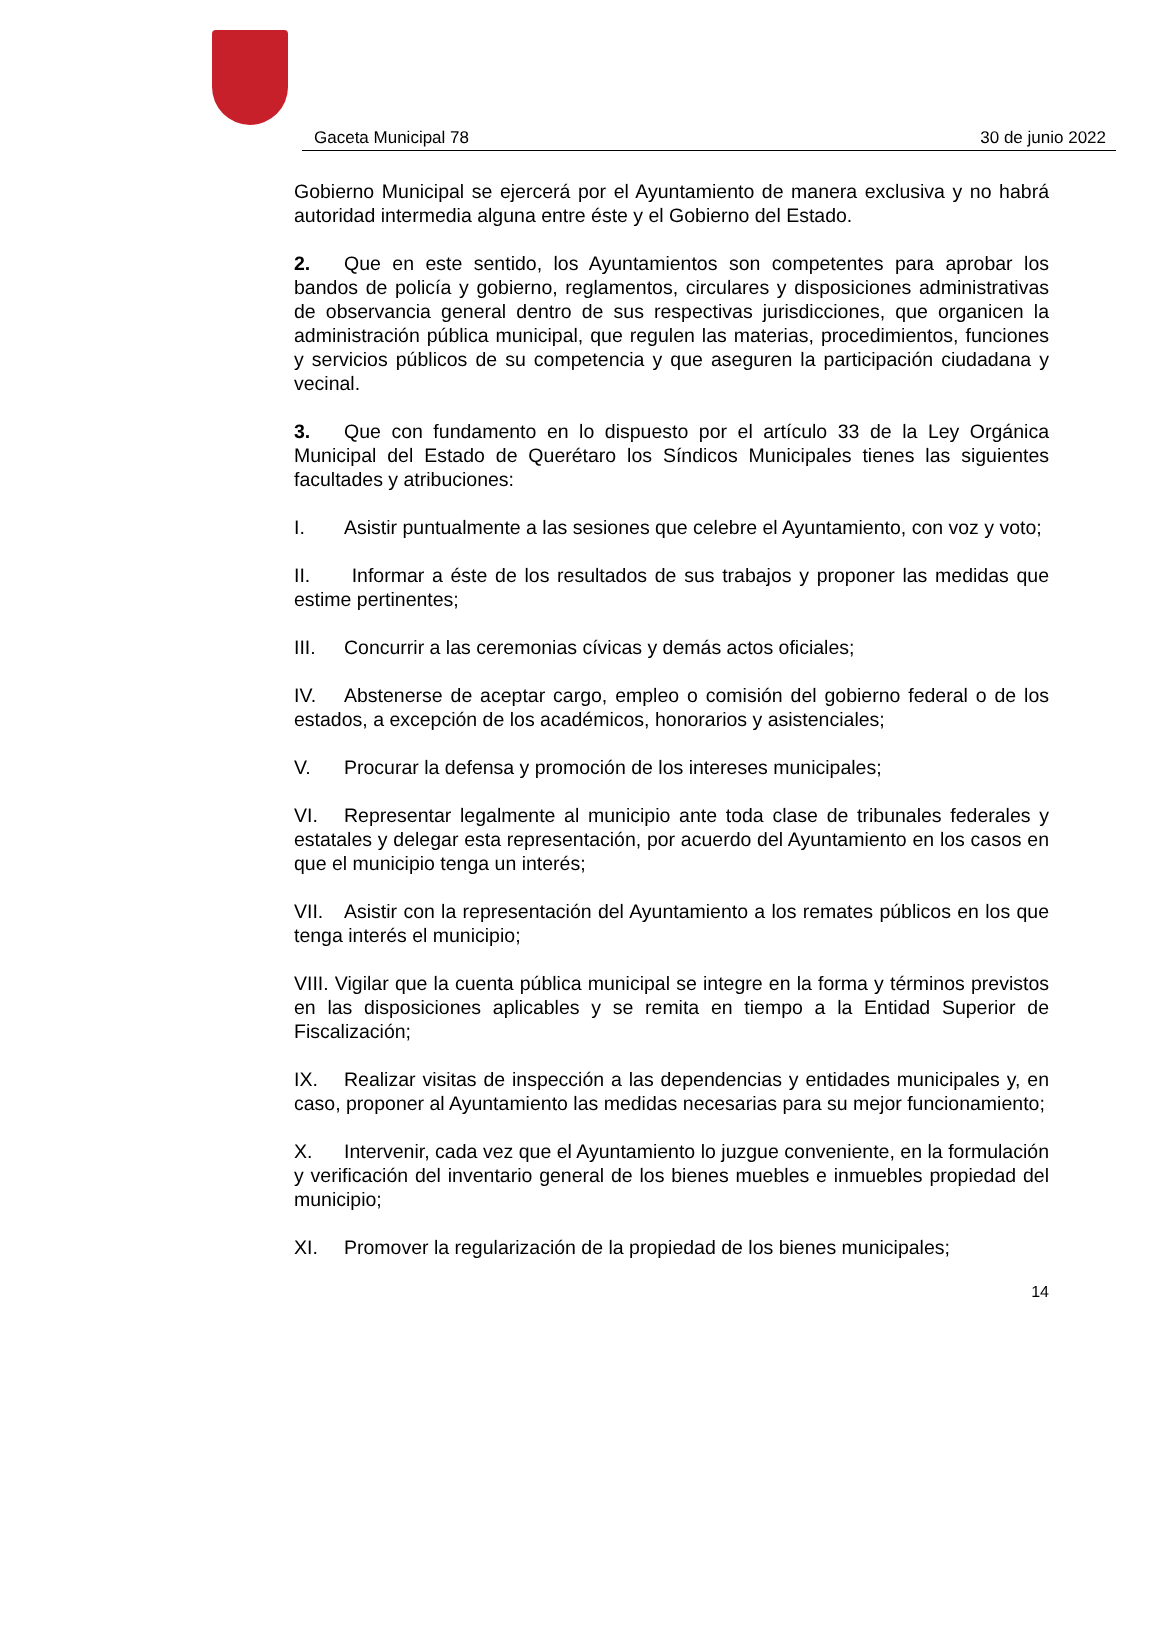Gaceta Municipal 78 30 de junio 2022
Gobierno Municipal se ejercerá por el Ayuntamiento de manera exclusiva y no habrá autoridad intermedia alguna entre éste y el Gobierno del Estado.
2. Que en este sentido, los Ayuntamientos son competentes para aprobar los bandos de policía y gobierno, reglamentos, circulares y disposiciones administrativas de observancia general dentro de sus respectivas jurisdicciones, que organicen la administración pública municipal, que regulen las materias, procedimientos, funciones y servicios públicos de su competencia y que aseguren la participación ciudadana y vecinal.
3. Que con fundamento en lo dispuesto por el artículo 33 de la Ley Orgánica Municipal del Estado de Querétaro los Síndicos Municipales tienes las siguientes facultades y atribuciones:
I. Asistir puntualmente a las sesiones que celebre el Ayuntamiento, con voz y voto;
II. Informar a éste de los resultados de sus trabajos y proponer las medidas que estime pertinentes;
III. Concurrir a las ceremonias cívicas y demás actos oficiales;
IV. Abstenerse de aceptar cargo, empleo o comisión del gobierno federal o de los estados, a excepción de los académicos, honorarios y asistenciales;
V. Procurar la defensa y promoción de los intereses municipales;
VI. Representar legalmente al municipio ante toda clase de tribunales federales y estatales y delegar esta representación, por acuerdo del Ayuntamiento en los casos en que el municipio tenga un interés;
VII. Asistir con la representación del Ayuntamiento a los remates públicos en los que tenga interés el municipio;
VIII. Vigilar que la cuenta pública municipal se integre en la forma y términos previstos en las disposiciones aplicables y se remita en tiempo a la Entidad Superior de Fiscalización;
IX. Realizar visitas de inspección a las dependencias y entidades municipales y, en caso, proponer al Ayuntamiento las medidas necesarias para su mejor funcionamiento;
X. Intervenir, cada vez que el Ayuntamiento lo juzgue conveniente, en la formulación y verificación del inventario general de los bienes muebles e inmuebles propiedad del municipio;
XI. Promover la regularización de la propiedad de los bienes municipales;
14